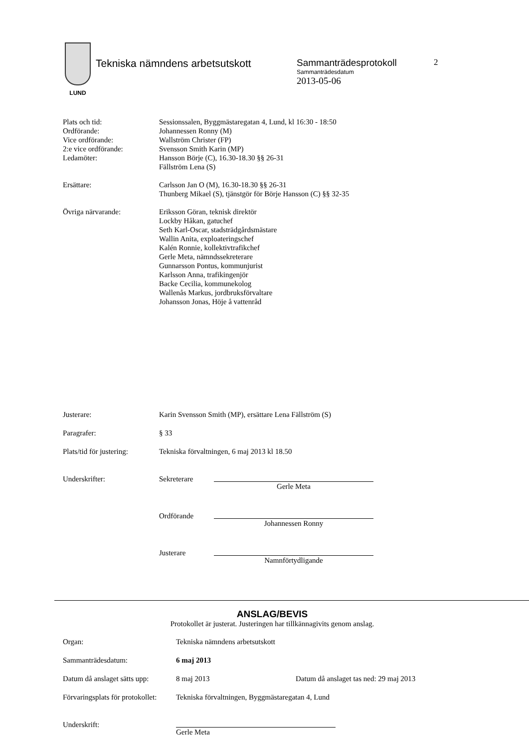LUND
Tekniska nämndens arbetsutskott Sammanträdesprotokoll
Sammanträdesdatum
2013-05-06
2
| Plats och tid: | Sessionssalen, Byggmästaregatan 4, Lund, kl 16:30 - 18:50 |
| Ordförande: | Johannessen Ronny (M) |
| Vice ordförande: | Wallström Christer (FP) |
| 2:e vice ordförande: | Svensson Smith Karin (MP) |
| Ledamöter: | Hansson Börje (C), 16.30-18.30 §§ 26-31 Fällström Lena (S) |
| Ersättare: | Carlsson Jan O (M), 16.30-18.30 §§ 26-31 Thunberg Mikael (S), tjänstgör för Börje Hansson (C) §§ 32-35 |
| Övriga närvarande: | Eriksson Göran, teknisk direktör Lockby Håkan, gatuchef Seth Karl-Oscar, stadsträdgårdsmästare Wallin Anita, exploateringschef Kalén Ronnie, kollektivtrafikchef Gerle Meta, nämndssekreterare Gunnarsson Pontus, kommunjurist Karlsson Anna, trafikingenjör Backe Cecilia, kommunekolog Wallenås Markus, jordbruksförvaltare Johansson Jonas, Höje å vattenråd |
| Justerare: | Karin Svensson Smith (MP), ersättare Lena Fällström (S) |
| Paragrafer: | § 33 |
| Plats/tid för justering: | Tekniska förvaltningen, 6 maj 2013 kl 18.50 |
| Underskrifter: | Sekreterare | Gerle Meta |
| | Ordförande | Johannessen Ronny |
| | Justerare | Namnförtydligande |
ANSLAG/BEVIS
Protokollet är justerat. Justeringen har tillkännagivits genom anslag.
| Organ: | Tekniska nämndens arbetsutskott | |
| Sammanträdesdatum: | 6 maj 2013 | |
| Datum då anslaget sätts upp: | 8 maj 2013 | Datum då anslaget tas ned: 29 maj 2013 |
| Förvaringsplats för protokollet: | Tekniska förvaltningen, Byggmästaregatan 4, Lund | |
| Underskrift: | Gerle Meta | |